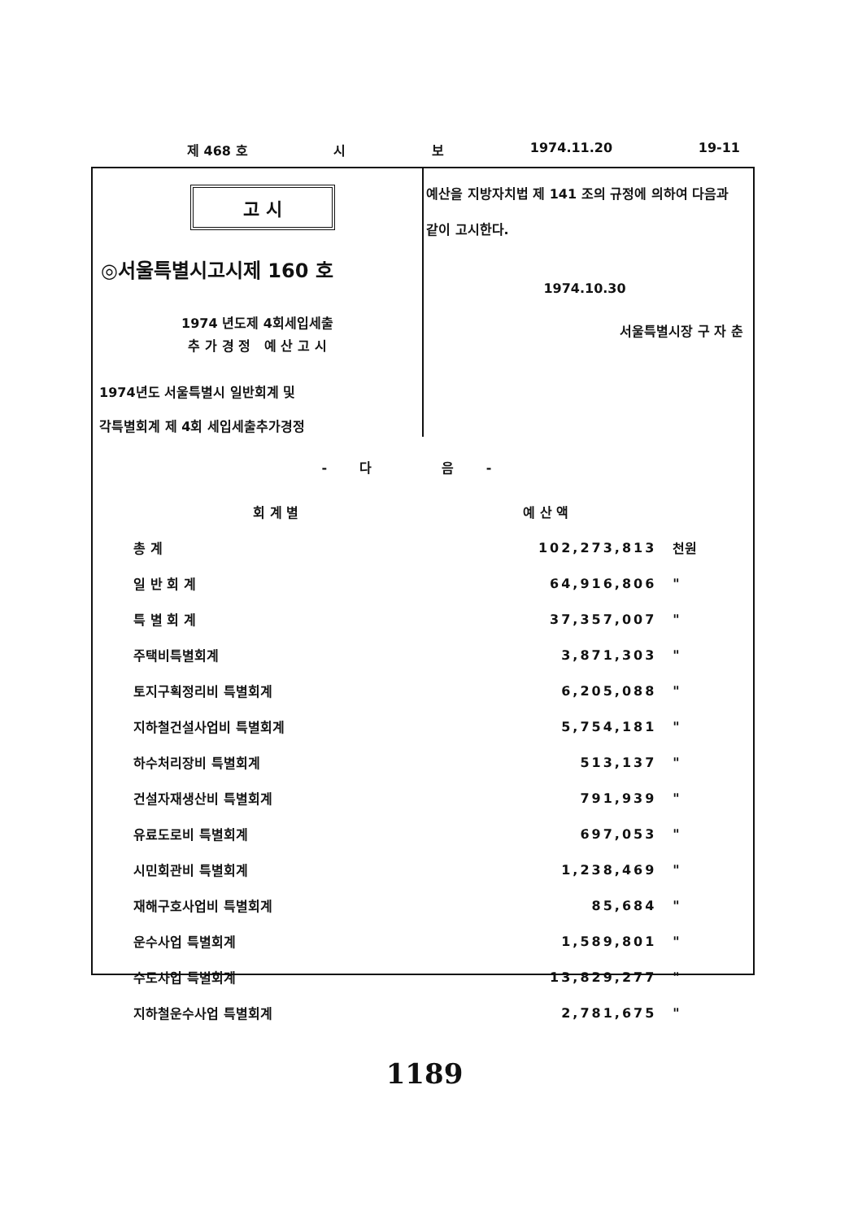제 468 호 시 보 1974.11.20 19-11
고 시
◎서울특별시고시제 160 호
1974 년도제 4회세입세출
추 가 경 정 예 산 고 시
1974년도 서울특별시 일반회계 및
각특별회계 제 4회 세입세출추가경정
예산을 지방자치법 제 141 조의 규정에 의하여 다음과 같이 고시한다.
1974.10.30
서울특별시장 구 자 춘
-다 음-
| 회 계 별 | 예 산 액 | |
| --- | --- | --- |
| 총 계 | 102,273,813 | 천원 |
| 일 반 회 계 | 64,916,806 | " |
| 특 별 회 계 | 37,357,007 | " |
| 주택비특별회계 | 3,871,303 | " |
| 토지구획정리비 특별회계 | 6,205,088 | " |
| 지하철건설사업비 특별회계 | 5,754,181 | " |
| 하수처리장비 특별회계 | 513,137 | " |
| 건설자재생산비 특별회계 | 791,939 | " |
| 유료도로비 특별회계 | 697,053 | " |
| 시민회관비 특별회계 | 1,238,469 | " |
| 재해구호사업비 특별회계 | 85,684 | " |
| 운수사업 특별회계 | 1,589,801 | " |
| 수도사업 특별회계 | 13,829,277 | " |
| 지하철운수사업 특별회계 | 2,781,675 | " |
1189